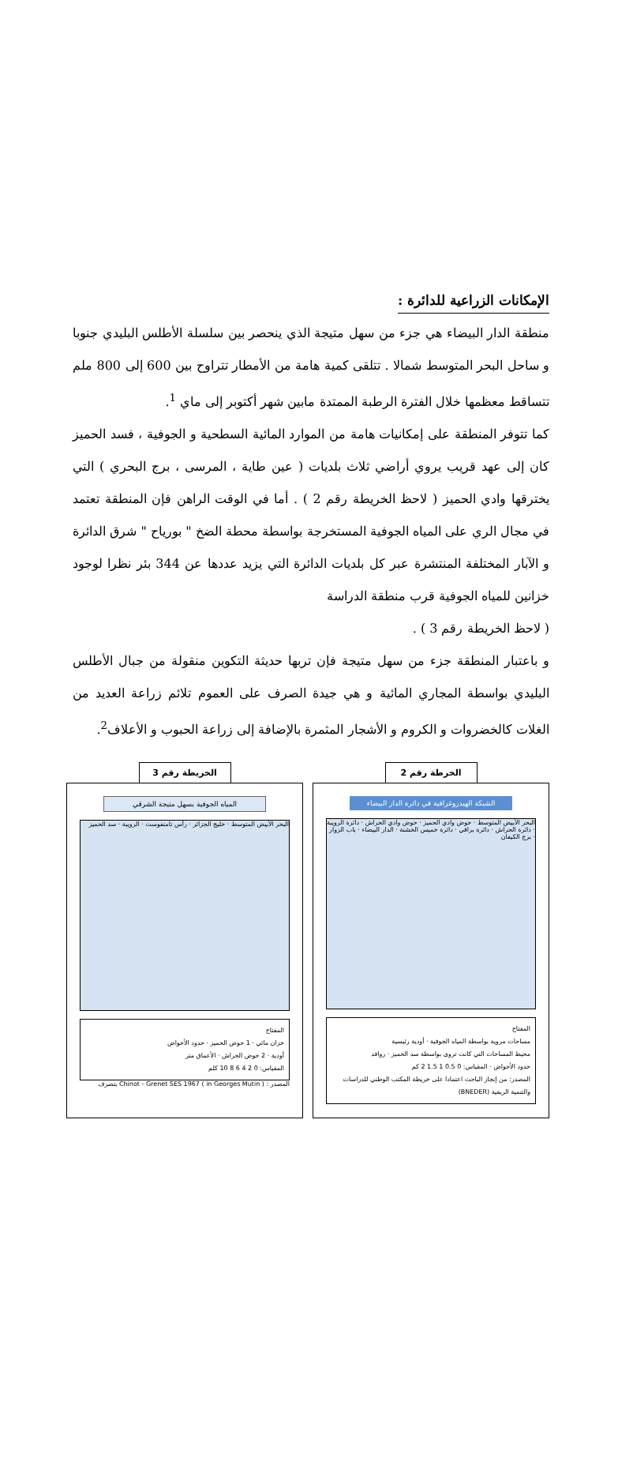الإمكانات الزراعية للدائرة :
منطقة الدار البيضاء هي جزء من سهل متيجة الذي ينحصر بين سلسلة الأطلس البليدي جنوبا و ساحل البحر المتوسط شمالا . تتلقى كمية هامة من الأمطار تتراوح بين 600 إلى 800 ملم تتساقط معظمها خلال الفترة الرطبة الممتدة مابين شهر أكتوبر إلى ماي <sup>1</sup>.
كما تتوفر المنطقة على إمكانيات هامة من الموارد المائية السطحية و الجوفية ، فسد الحميز كان إلى عهد قريب يروي أراضي ثلاث بلديات ( عين طاية ، المرسى ، برج البحري ) التي يخترقها وادي الحميز ( لاحظ الخريطة رقم 2 ) . أما في الوقت الراهن فإن المنطقة تعتمد في مجال الري على المياه الجوفية المستخرجة بواسطة محطة الضخ " بورياح " شرق الدائرة و الآبار المختلفة المنتشرة عبر كل بلديات الدائرة التي يزيد عددها عن 344 بئر نظرا لوجود خزانين للمياه الجوفية قرب منطقة الدراسة
( لاحظ الخريطة رقم 3 ) .
و باعتبار المنطقة جزء من سهل متيجة فإن تربها حديثة التكوين منقولة من جبال الأطلس البليدي بواسطة المجاري المائية و هي جيدة الصرف على العموم تلائم زراعة العديد من الغلات كالخضروات و الكروم و الأشجار المثمرة بالإضافة إلى زراعة الحبوب و الأعلاف<sup>2</sup>.
الخرطة رقم 2
الشبكة الهيدروغرافية في دائرة الدار البيضاء
البحر الأبيض المتوسط · حوض وادي الحميز · حوض وادي الحراش · دائرة الرويبة · دائرة الحراش · دائرة براقي · دائرة خميس الخشنة · الدار البيضاء · باب الزوار · برج الكيفان
المفتاح
مساحات مروية بواسطة المياه الجوفية · أودية رئيسية
محيط المساحات التي كانت تروى بواسطة سد الحميز · روافد
حدود الأحواض · المقياس: 0 0.5 1 1.5 2 كم
المصدر: من إنجاز الباحث اعتمادا على خريطة المكتب الوطني للدراسات والتنمية الريفية (BNEDER)
الخريطة رقم 3
المياه الجوفية بسهل متيجة الشرقي
البحر الأبيض المتوسط · خليج الجزائر · رأس تامنفوست · الرويبة · سد الحميز
المفتاح
خزان مائي · 1 حوض الحميز · حدود الأحواض
أودية · 2 حوض الحراش · الأعماق متر
المقياس: 0 2 4 6 8 10 كلم
المصدر : Chinot - Grenet SES 1967 ( in Georges Mutin ) بتصرف